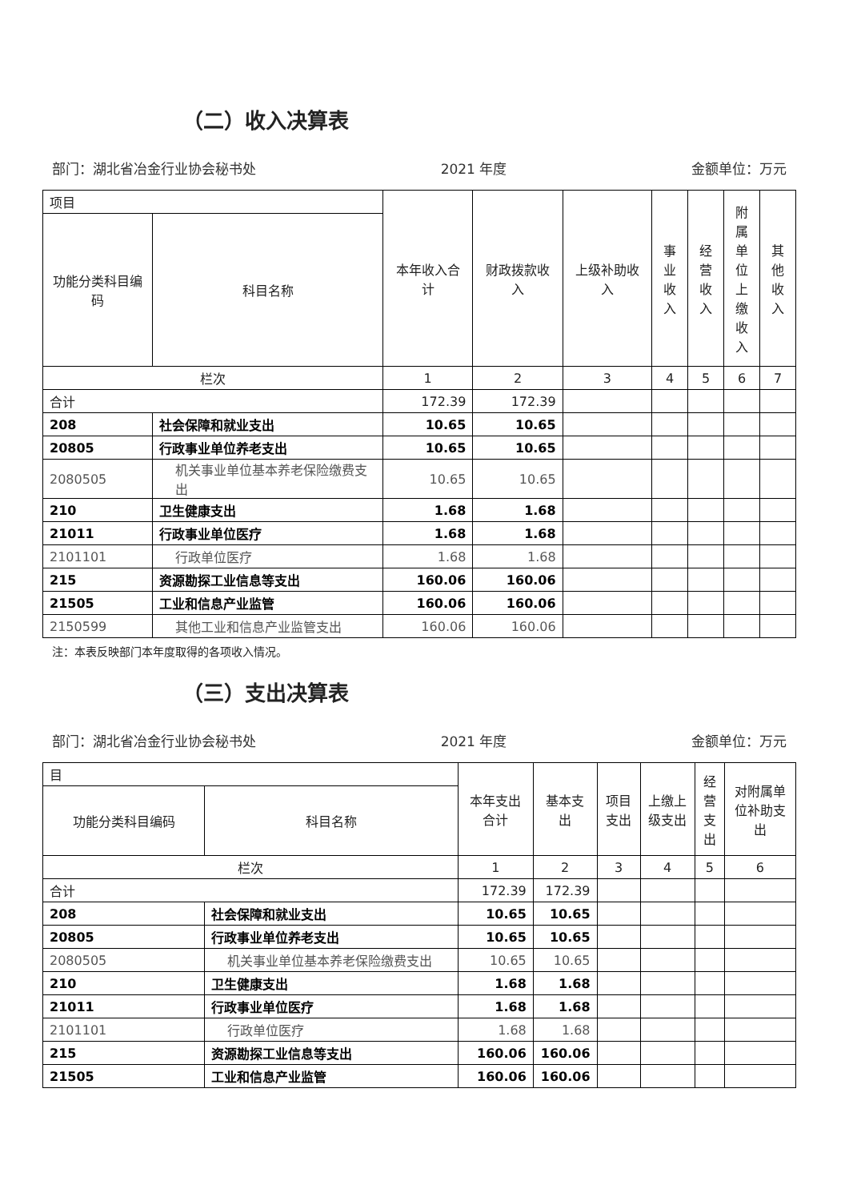（二）收入决算表
部门：湖北省冶金行业协会秘书处 2021 年度 金额单位：万元
| 项目 | | 本年收入合计 | 财政拨款收入 | 上级补助收入 | 事业收入 | 经营收入 | 附属单位上缴收入 | 其他收入 |
| 功能分类科目编码 | 科目名称 | | | | | | | |
| 栏次 | | 1 | 2 | 3 | 4 | 5 | 6 | 7 |
| 合计 | | 172.39 | 172.39 | | | | | |
| 208 | 社会保障和就业支出 | 10.65 | 10.65 | | | | | |
| 20805 | 行政事业单位养老支出 | 10.65 | 10.65 | | | | | |
| 2080505 | 机关事业单位基本养老保险缴费支出 | 10.65 | 10.65 | | | | | |
| 210 | 卫生健康支出 | 1.68 | 1.68 | | | | | |
| 21011 | 行政事业单位医疗 | 1.68 | 1.68 | | | | | |
| 2101101 | 行政单位医疗 | 1.68 | 1.68 | | | | | |
| 215 | 资源勘探工业信息等支出 | 160.06 | 160.06 | | | | | |
| 21505 | 工业和信息产业监管 | 160.06 | 160.06 | | | | | |
| 2150599 | 其他工业和信息产业监管支出 | 160.06 | 160.06 | | | | | |
注：本表反映部门本年度取得的各项收入情况。
（三）支出决算表
部门：湖北省冶金行业协会秘书处 2021 年度 金额单位：万元
| 目 | | 本年支出合计 | 基本支出 | 项目支出 | 上缴上级支出 | 经营支出 | 对附属单位补助支出 |
| 功能分类科目编码 | 科目名称 | | | | | | |
| 栏次 | | 1 | 2 | 3 | 4 | 5 | 6 |
| 合计 | | 172.39 | 172.39 | | | | |
| 208 | 社会保障和就业支出 | 10.65 | 10.65 | | | | |
| 20805 | 行政事业单位养老支出 | 10.65 | 10.65 | | | | |
| 2080505 | 机关事业单位基本养老保险缴费支出 | 10.65 | 10.65 | | | | |
| 210 | 卫生健康支出 | 1.68 | 1.68 | | | | |
| 21011 | 行政事业单位医疗 | 1.68 | 1.68 | | | | |
| 2101101 | 行政单位医疗 | 1.68 | 1.68 | | | | |
| 215 | 资源勘探工业信息等支出 | 160.06 | 160.06 | | | | |
| 21505 | 工业和信息产业监管 | 160.06 | 160.06 | | | | |